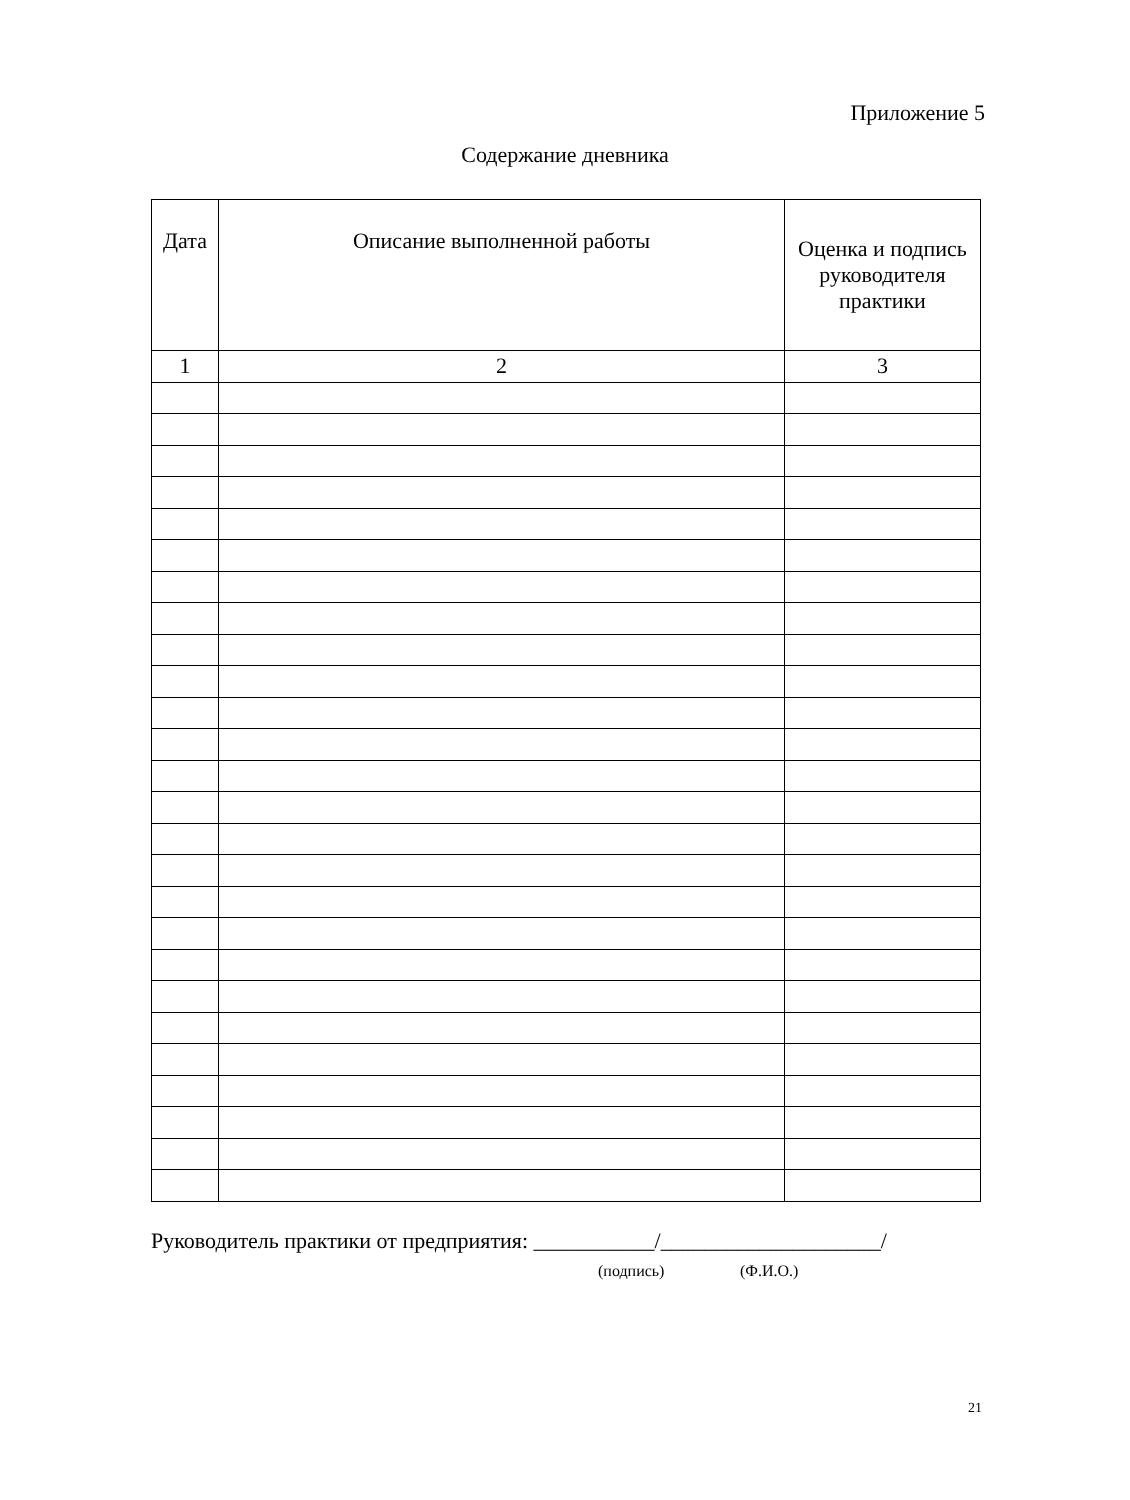Приложение 5
Содержание дневника
| Дата | Описание выполненной работы | Оценка и подпись руководителя практики |
| --- | --- | --- |
| 1 | 2 | 3 |
Руководитель практики от предприятия: ___________/____________________/
(подпись) (Ф.И.О.)
21